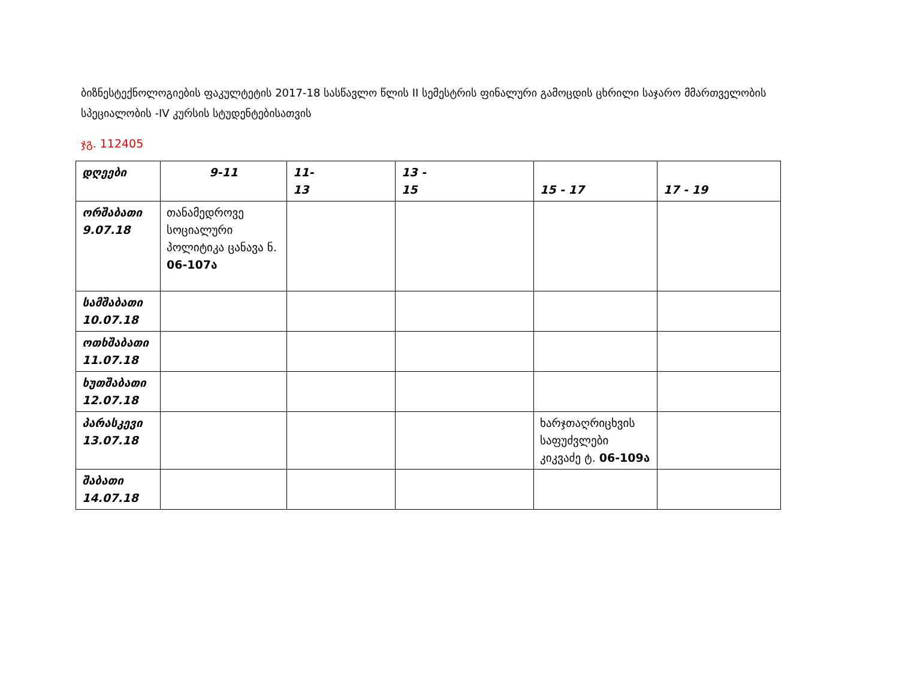ბიზნესტექნოლოგიების ფაკულტეტის 2017-18 სასწავლო წლის II სემესტრის ფინალური გამოცდის ცხრილი საჯარო მმართველობის სპეციალობის -IV კურსის სტუდენტებისათვის
ჯგ. 112405
| დღეები | 9-11 | 11- 13 | 13 - 15 | 15 - 17 | 17 - 19 |
| --- | --- | --- | --- | --- | --- |
| ორშაბათი 9.07.18 | თანამედროვე სოციალური პოლიტიკა ცანავა ნ. 06-107ა | | | | |
| სამშაბათი 10.07.18 | | | | | |
| ოთხშაბათი 11.07.18 | | | | | |
| ხუთშაბათი 12.07.18 | | | | | |
| პარასკევი 13.07.18 | | | | ხარჯთაღრიცხვის საფუძვლები კიკვაძე ტ. 06-109ა | |
| შაბათი 14.07.18 | | | | | |